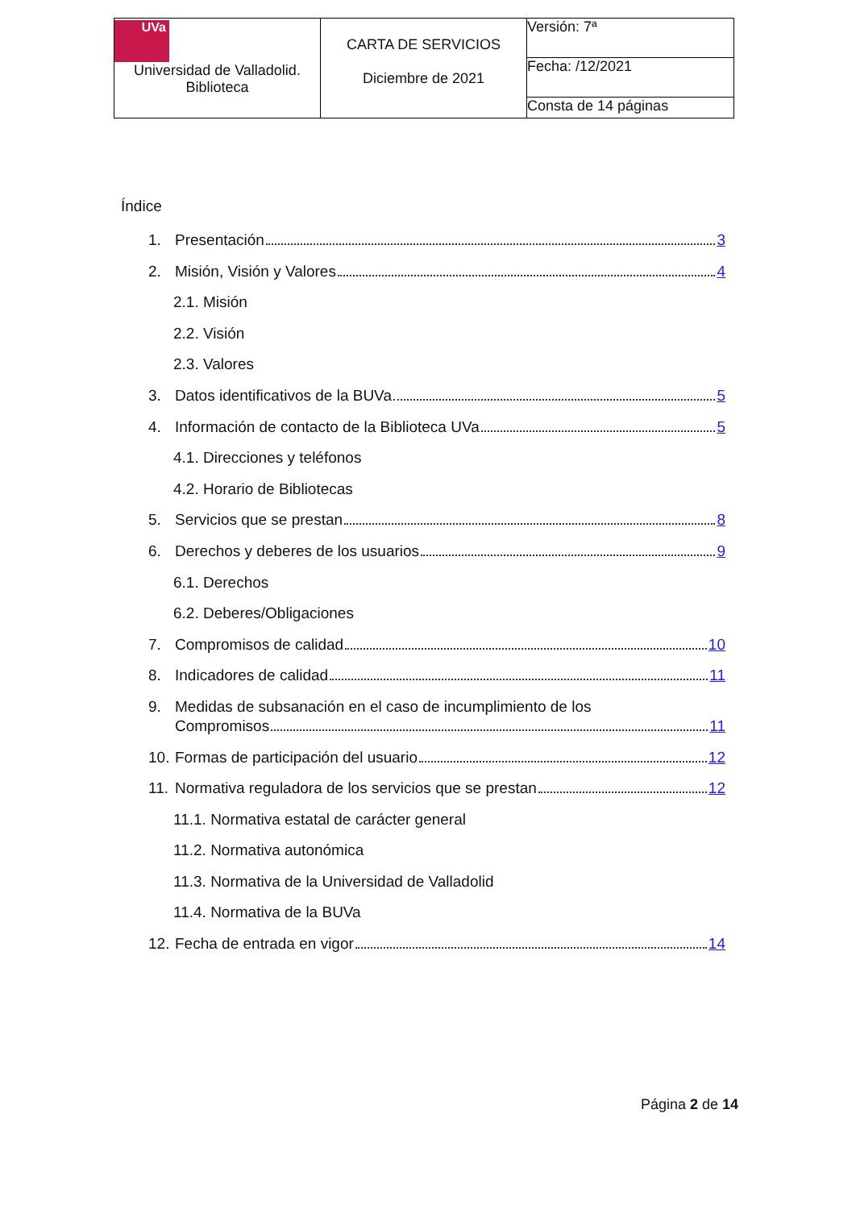| UVa Universidad de Valladolid. Biblioteca | CARTA DE SERVICIOS Diciembre de 2021 | Versión: 7ª |
| | | Fecha: /12/2021 |
| | | Consta de 14 páginas |
Índice
1. Presentación 3
2. Misión, Visión y Valores 4
2.1. Misión
2.2. Visión
2.3. Valores
3. Datos identificativos de la BUVa 5
4. Información de contacto de la Biblioteca UVa 5
4.1. Direcciones y teléfonos
4.2. Horario de Bibliotecas
5. Servicios que se prestan 8
6. Derechos y deberes de los usuarios 9
6.1. Derechos
6.2. Deberes/Obligaciones
7. Compromisos de calidad 10
8. Indicadores de calidad 11
9. Medidas de subsanación en el caso de incumplimiento de los
Compromisos 11
10. Formas de participación del usuario 12
11. Normativa reguladora de los servicios que se prestan 12
11.1. Normativa estatal de carácter general
11.2. Normativa autonómica
11.3. Normativa de la Universidad de Valladolid
11.4. Normativa de la BUVa
12. Fecha de entrada en vigor 14
Página 2 de 14